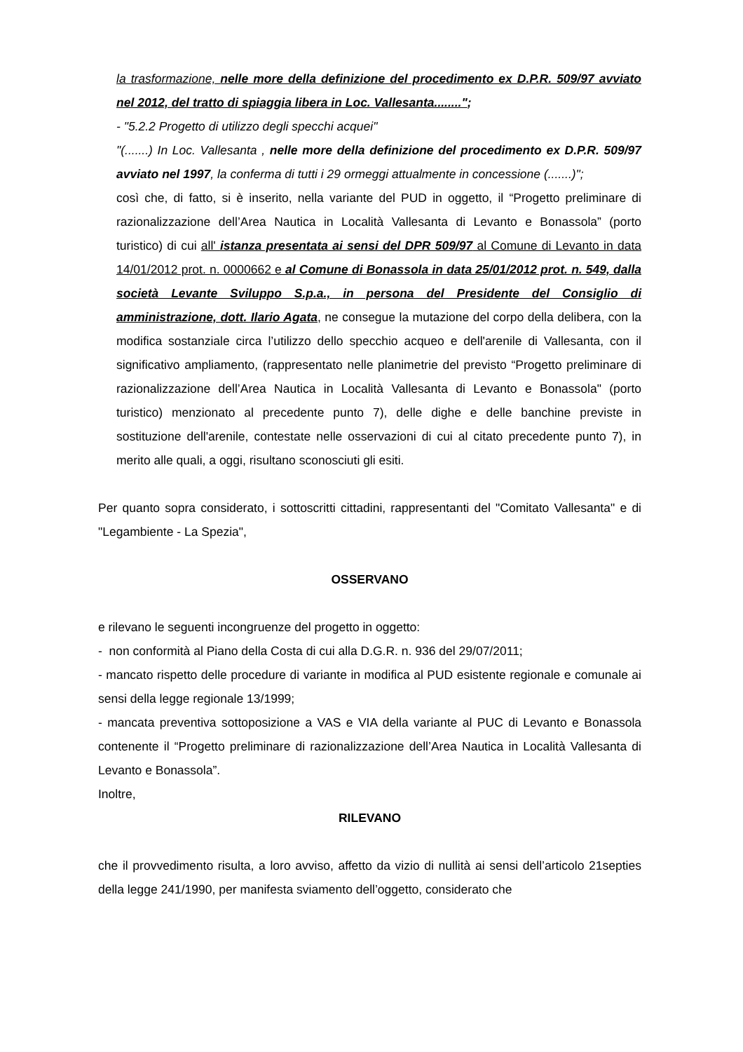la trasformazione, nelle more della definizione del procedimento ex D.P.R. 509/97 avviato nel 2012, del tratto di spiaggia libera in Loc. Vallesanta........";
- "5.2.2 Progetto di utilizzo degli specchi acquei"
"(.......) In Loc. Vallesanta , nelle more della definizione del procedimento ex D.P.R. 509/97 avviato nel 1997, la conferma di tutti i 29 ormeggi attualmente in concessione (.......)";
così che, di fatto, si è inserito, nella variante del PUD in oggetto, il “Progetto preliminare di razionalizzazione dell’Area Nautica in Località Vallesanta di Levanto e Bonassola” (porto turistico) di cui all' istanza presentata ai sensi del DPR 509/97 al Comune di Levanto in data 14/01/2012 prot. n. 0000662 e al Comune di Bonassola in data 25/01/2012 prot. n. 549, dalla società Levante Sviluppo S.p.a., in persona del Presidente del Consiglio di amministrazione, dott. Ilario Agata, ne consegue la mutazione del corpo della delibera, con la modifica sostanziale circa l’utilizzo dello specchio acqueo e dell'arenile di Vallesanta, con il significativo ampliamento, (rappresentato nelle planimetrie del previsto “Progetto preliminare di razionalizzazione dell’Area Nautica in Località Vallesanta di Levanto e Bonassola" (porto turistico) menzionato al precedente punto 7), delle dighe e delle banchine previste in sostituzione dell'arenile, contestate nelle osservazioni di cui al citato precedente punto 7), in merito alle quali, a oggi, risultano sconosciuti gli esiti.
Per quanto sopra considerato, i sottoscritti cittadini, rappresentanti del "Comitato Vallesanta" e di "Legambiente - La Spezia",
OSSERVANO
e rilevano le seguenti incongruenze del progetto in oggetto:
- non conformità al Piano della Costa di cui alla D.G.R. n. 936 del 29/07/2011;
- mancato rispetto delle procedure di variante in modifica al PUD esistente regionale e comunale ai sensi della legge regionale 13/1999;
- mancata preventiva sottoposizione a VAS e VIA della variante al PUC di Levanto e Bonassola contenente il “Progetto preliminare di razionalizzazione dell’Area Nautica in Località Vallesanta di Levanto e Bonassola”.
Inoltre,
RILEVANO
che il provvedimento risulta, a loro avviso, affetto da vizio di nullità ai sensi dell’articolo 21septies della legge 241/1990, per manifesta sviamento dell’oggetto, considerato che